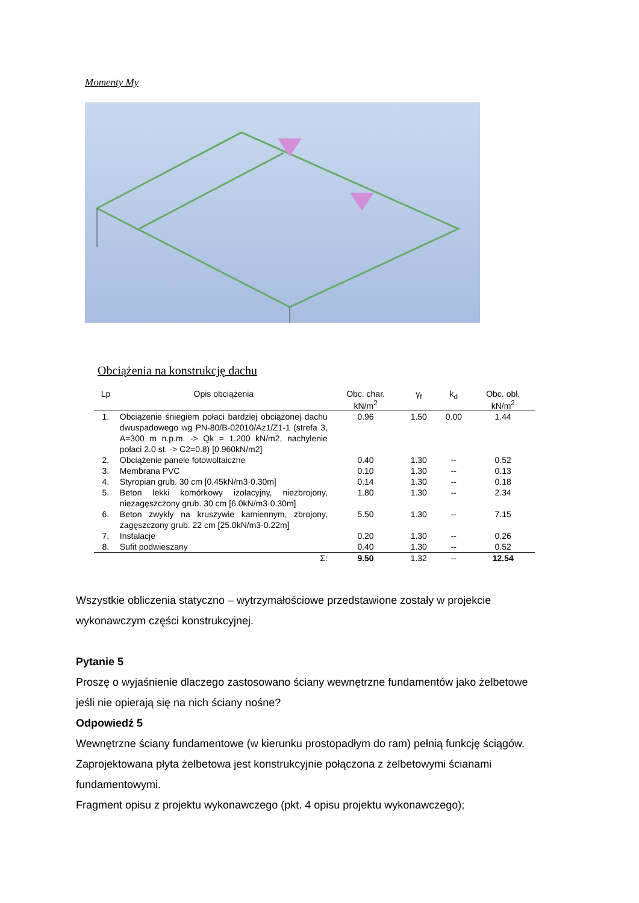Momenty My
Obciążenia na konstrukcję dachu
| Lp | Opis obciążenia | Obc. char. kN/m<sup>2</sup> | γ<sub>f</sub> | k<sub>d</sub> | Obc. obl. kN/m<sup>2</sup> |
| --- | --- | --- | --- | --- | --- |
| 1. | Obciążenie śniegiem połaci bardziej obciążonej dachu dwuspadowego wg PN-80/B-02010/Az1/Z1-1 (strefa 3, A=300 m n.p.m. -> Qk = 1.200 kN/m2, nachylenie połaci 2.0 st. -> C2=0.8) [0.960kN/m2] | 0.96 | 1.50 | 0.00 | 1.44 |
| 2. | Obciążenie panele fotowoltaiczne | 0.40 | 1.30 | -- | 0.52 |
| 3. | Membrana PVC | 0.10 | 1.30 | -- | 0.13 |
| 4. | Styropian grub. 30 cm [0.45kN/m3·0.30m] | 0.14 | 1.30 | -- | 0.18 |
| 5. | Beton lekki komórkowy izolacyjny, niezbrojony, niezagęszczony grub. 30 cm [6.0kN/m3·0.30m] | 1.80 | 1.30 | -- | 2.34 |
| 6. | Beton zwykły na kruszywie kamiennym, zbrojony, zagęszczony grub. 22 cm [25.0kN/m3·0.22m] | 5.50 | 1.30 | -- | 7.15 |
| 7. | Instalacje | 0.20 | 1.30 | -- | 0.26 |
| 8. | Sufit podwieszany | 0.40 | 1.30 | -- | 0.52 |
| | Σ: | 9.50 | 1.32 | -- | 12.54 |
Wszystkie obliczenia statyczno – wytrzymałościowe przedstawione zostały w projekcie wykonawczym części konstrukcyjnej.
Pytanie 5
Proszę o wyjaśnienie dlaczego zastosowano ściany wewnętrzne fundamentów jako żelbetowe jeśli nie opierają się na nich ściany nośne?
Odpowiedź 5
Wewnętrzne ściany fundamentowe (w kierunku prostopadłym do ram) pełnią funkcję ściągów. Zaprojektowana płyta żelbetowa jest konstrukcyjnie połączona z żelbetowymi ścianami fundamentowymi.
Fragment opisu z projektu wykonawczego (pkt. 4 opisu projektu wykonawczego);